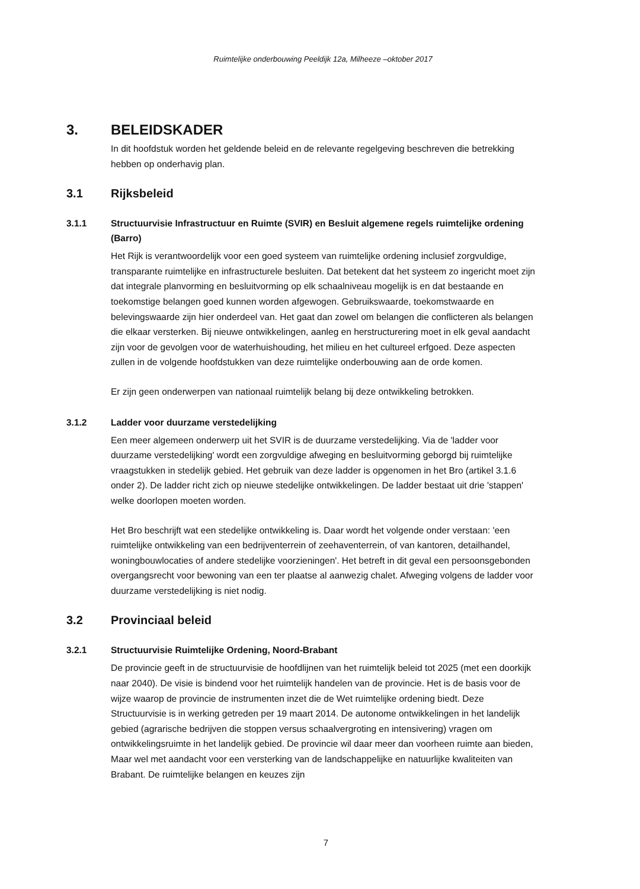Ruimtelijke onderbouwing Peeldijk 12a, Milheeze –oktober 2017
3. BELEIDSKADER
In dit hoofdstuk worden het geldende beleid en de relevante regelgeving beschreven die betrekking hebben op onderhavig plan.
3.1 Rijksbeleid
3.1.1 Structuurvisie Infrastructuur en Ruimte (SVIR) en Besluit algemene regels ruimtelijke ordening (Barro)
Het Rijk is verantwoordelijk voor een goed systeem van ruimtelijke ordening inclusief zorgvuldige, transparante ruimtelijke en infrastructurele besluiten. Dat betekent dat het systeem zo ingericht moet zijn dat integrale planvorming en besluitvorming op elk schaalniveau mogelijk is en dat bestaande en toekomstige belangen goed kunnen worden afgewogen. Gebruikswaarde, toekomstwaarde en belevingswaarde zijn hier onderdeel van. Het gaat dan zowel om belangen die conflicteren als belangen die elkaar versterken. Bij nieuwe ontwikkelingen, aanleg en herstructurering moet in elk geval aandacht zijn voor de gevolgen voor de waterhuishouding, het milieu en het cultureel erfgoed. Deze aspecten zullen in de volgende hoofdstukken van deze ruimtelijke onderbouwing aan de orde komen.
Er zijn geen onderwerpen van nationaal ruimtelijk belang bij deze ontwikkeling betrokken.
3.1.2 Ladder voor duurzame verstedelijking
Een meer algemeen onderwerp uit het SVIR is de duurzame verstedelijking. Via de 'ladder voor duurzame verstedelijking' wordt een zorgvuldige afweging en besluitvorming geborgd bij ruimtelijke vraagstukken in stedelijk gebied. Het gebruik van deze ladder is opgenomen in het Bro (artikel 3.1.6 onder 2). De ladder richt zich op nieuwe stedelijke ontwikkelingen. De ladder bestaat uit drie 'stappen' welke doorlopen moeten worden.
Het Bro beschrijft wat een stedelijke ontwikkeling is. Daar wordt het volgende onder verstaan: 'een ruimtelijke ontwikkeling van een bedrijventerrein of zeehaventerrein, of van kantoren, detailhandel, woningbouwlocaties of andere stedelijke voorzieningen'. Het betreft in dit geval een persoonsgebonden overgangsrecht voor bewoning van een ter plaatse al aanwezig chalet. Afweging volgens de ladder voor duurzame verstedelijking is niet nodig.
3.2 Provinciaal beleid
3.2.1 Structuurvisie Ruimtelijke Ordening, Noord-Brabant
De provincie geeft in de structuurvisie de hoofdlijnen van het ruimtelijk beleid tot 2025 (met een doorkijk naar 2040). De visie is bindend voor het ruimtelijk handelen van de provincie. Het is de basis voor de wijze waarop de provincie de instrumenten inzet die de Wet ruimtelijke ordening biedt. Deze Structuurvisie is in werking getreden per 19 maart 2014. De autonome ontwikkelingen in het landelijk gebied (agrarische bedrijven die stoppen versus schaalvergroting en intensivering) vragen om ontwikkelingsruimte in het landelijk gebied. De provincie wil daar meer dan voorheen ruimte aan bieden, Maar wel met aandacht voor een versterking van de landschappelijke en natuurlijke kwaliteiten van Brabant. De ruimtelijke belangen en keuzes zijn
7